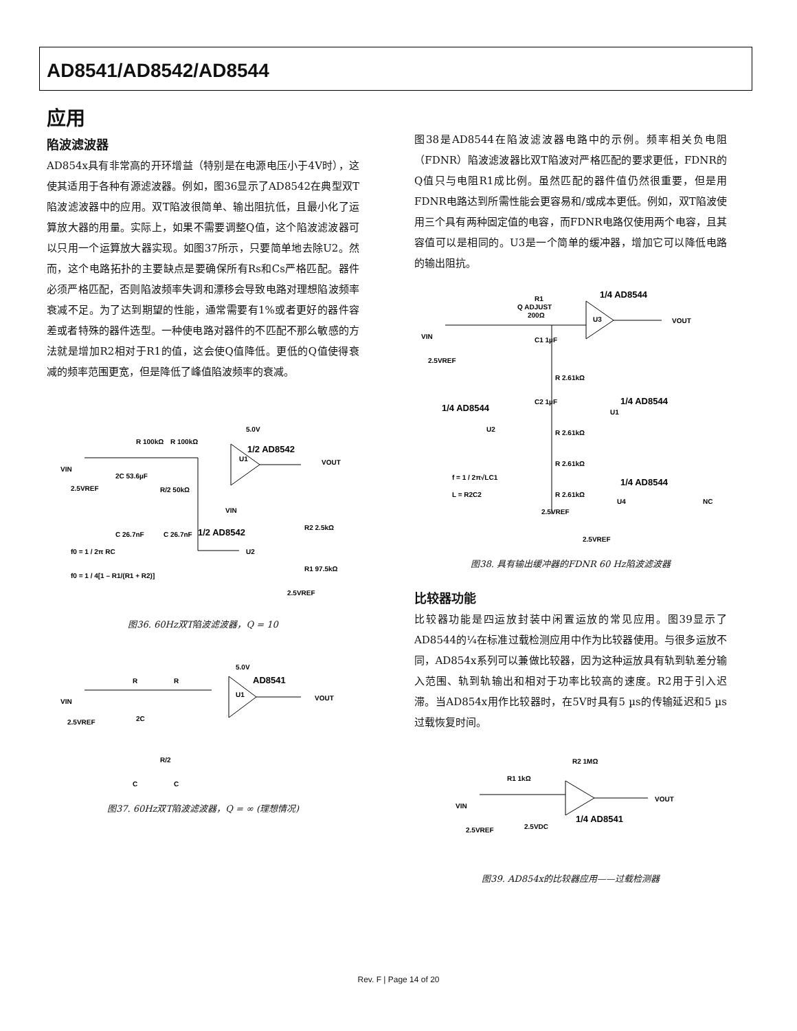AD8541/AD8542/AD8544
应用
陷波滤波器
AD854x具有非常高的开环增益（特别是在电源电压小于4V时），这使其适用于各种有源滤波器。例如，图36显示了AD8542在典型双T陷波滤波器中的应用。双T陷波很简单、输出阻抗低，且最小化了运算放大器的用量。实际上，如果不需要调整Q值，这个陷波滤波器可以只用一个运算放大器实现。如图37所示，只要简单地去除U2。然而，这个电路拓扑的主要缺点是要确保所有Rs和Cs严格匹配。器件必须严格匹配，否则陷波频率失调和漂移会导致电路对理想陷波频率衰减不足。为了达到期望的性能，通常需要有1%或者更好的器件容差或者特殊的器件选型。一种使电路对器件的不匹配不那么敏感的方法就是增加R2相对于R1的值，这会使Q值降低。更低的Q值使得衰减的频率范围更宽，但是降低了峰值陷波频率的衰减。
VIN
2.5VREF
R 100kΩ
R 100kΩ
2C 53.6µF
R/2 50kΩ
C 26.7nF
C 26.7nF
1/2 AD8542
U1
VOUT
VIN
R2 2.5kΩ
R1 97.5kΩ
1/2 AD8542
U2
f0 = 1 / 2π RC
f0 = 1 / 4[1 – R1/(R1 + R2)]
2.5VREF
5.0V
图36. 60Hz双T陷波滤波器，Q = 10
VIN
2.5VREF
R
R
2C
R/2
C
C
AD8541
U1
VOUT
5.0V
图37. 60Hz双T陷波滤波器，Q = ∞ (理想情况)
图38是AD8544在陷波滤波器电路中的示例。频率相关负电阻（FDNR）陷波滤波器比双T陷波对严格匹配的要求更低，FDNR的Q值只与电阻R1成比例。虽然匹配的器件值仍然很重要，但是用FDNR电路达到所需性能会更容易和/或成本更低。例如，双T陷波使用三个具有两种固定值的电容，而FDNR电路仅使用两个电容，且其容值可以是相同的。U3是一个简单的缓冲器，增加它可以降低电路的输出阻抗。
R1
Q ADJUST
200Ω
1/4 AD8544
U3
VOUT
VIN
2.5VREF
C1 1µF
R 2.61kΩ
1/4 AD8544
U1
1/4 AD8544
C2 1µF
U2
R 2.61kΩ
R 2.61kΩ
R 2.61kΩ
f = 1 / 2π√LC1
L = R2C2
2.5VREF
1/4 AD8544
U4
NC
2.5VREF
图38. 具有输出缓冲器的FDNR 60 Hz陷波滤波器
比较器功能
比较器功能是四运放封装中闲置运放的常见应用。图39显示了AD8544的¼在标准过载检测应用中作为比较器使用。与很多运放不同，AD854x系列可以兼做比较器，因为这种运放具有轨到轨差分输入范围、轨到轨输出和相对于功率比较高的速度。R2用于引入迟滞。当AD854x用作比较器时，在5V时具有5 µs的传输延迟和5 µs过载恢复时间。
R2 1MΩ
R1 1kΩ
VIN
2.5VREF
2.5VDC
1/4 AD8541
VOUT
图39. AD854x的比较器应用——过载检测器
Rev. F | Page 14 of 20